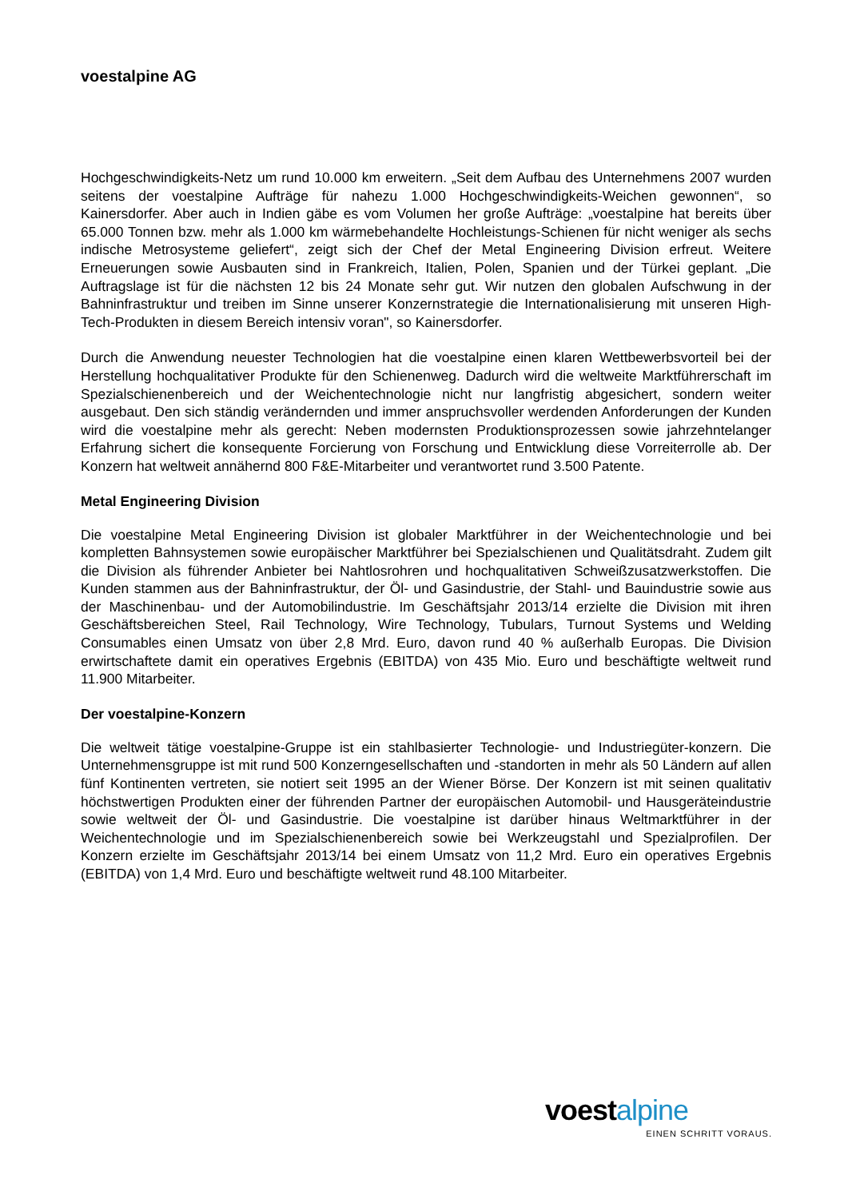voestalpine AG
Hochgeschwindigkeits-Netz um rund 10.000 km erweitern. „Seit dem Aufbau des Unternehmens 2007 wurden seitens der voestalpine Aufträge für nahezu 1.000 Hochgeschwindigkeits-Weichen gewonnen“, so Kainersdorfer. Aber auch in Indien gäbe es vom Volumen her große Aufträge: „voestalpine hat bereits über 65.000 Tonnen bzw. mehr als 1.000 km wärmebehandelte Hochleistungs-Schienen für nicht weniger als sechs indische Metrosysteme geliefert“, zeigt sich der Chef der Metal Engineering Division erfreut. Weitere Erneuerungen sowie Ausbauten sind in Frankreich, Italien, Polen, Spanien und der Türkei geplant. „Die Auftragslage ist für die nächsten 12 bis 24 Monate sehr gut. Wir nutzen den globalen Aufschwung in der Bahninfrastruktur und treiben im Sinne unserer Konzernstrategie die Internationalisierung mit unseren High-Tech-Produkten in diesem Bereich intensiv voran", so Kainersdorfer.
Durch die Anwendung neuester Technologien hat die voestalpine einen klaren Wettbewerbsvorteil bei der Herstellung hochqualitativer Produkte für den Schienenweg. Dadurch wird die weltweite Marktführerschaft im Spezialschienenbereich und der Weichentechnologie nicht nur langfristig abgesichert, sondern weiter ausgebaut. Den sich ständig verändernden und immer anspruchsvoller werdenden Anforderungen der Kunden wird die voestalpine mehr als gerecht: Neben modernsten Produktionsprozessen sowie jahrzehntelanger Erfahrung sichert die konsequente Forcierung von Forschung und Entwicklung diese Vorreiterrolle ab. Der Konzern hat weltweit annähernd 800 F&E-Mitarbeiter und verantwortet rund 3.500 Patente.
Metal Engineering Division
Die voestalpine Metal Engineering Division ist globaler Marktführer in der Weichentechnologie und bei kompletten Bahnsystemen sowie europäischer Marktführer bei Spezialschienen und Qualitätsdraht. Zudem gilt die Division als führender Anbieter bei Nahtlosrohren und hochqualitativen Schweißzusatzwerkstoffen. Die Kunden stammen aus der Bahninfrastruktur, der Öl- und Gasindustrie, der Stahl- und Bauindustrie sowie aus der Maschinenbau- und der Automobilindustrie. Im Geschäftsjahr 2013/14 erzielte die Division mit ihren Geschäftsbereichen Steel, Rail Technology, Wire Technology, Tubulars, Turnout Systems und Welding Consumables einen Umsatz von über 2,8 Mrd. Euro, davon rund 40 % außerhalb Europas. Die Division erwirtschaftete damit ein operatives Ergebnis (EBITDA) von 435 Mio. Euro und beschäftigte weltweit rund 11.900 Mitarbeiter.
Der voestalpine-Konzern
Die weltweit tätige voestalpine-Gruppe ist ein stahlbasierter Technologie- und Industriegüter-konzern. Die Unternehmensgruppe ist mit rund 500 Konzerngesellschaften und -standorten in mehr als 50 Ländern auf allen fünf Kontinenten vertreten, sie notiert seit 1995 an der Wiener Börse. Der Konzern ist mit seinen qualitativ höchstwertigen Produkten einer der führenden Partner der europäischen Automobil- und Hausgeräteindustrie sowie weltweit der Öl- und Gasindustrie. Die voestalpine ist darüber hinaus Weltmarktführer in der Weichentechnologie und im Spezialschienenbereich sowie bei Werkzeugstahl und Spezialprofilen. Der Konzern erzielte im Geschäftsjahr 2013/14 bei einem Umsatz von 11,2 Mrd. Euro ein operatives Ergebnis (EBITDA) von 1,4 Mrd. Euro und beschäftigte weltweit rund 48.100 Mitarbeiter.
voestalpine
EINEN SCHRITT VORAUS.